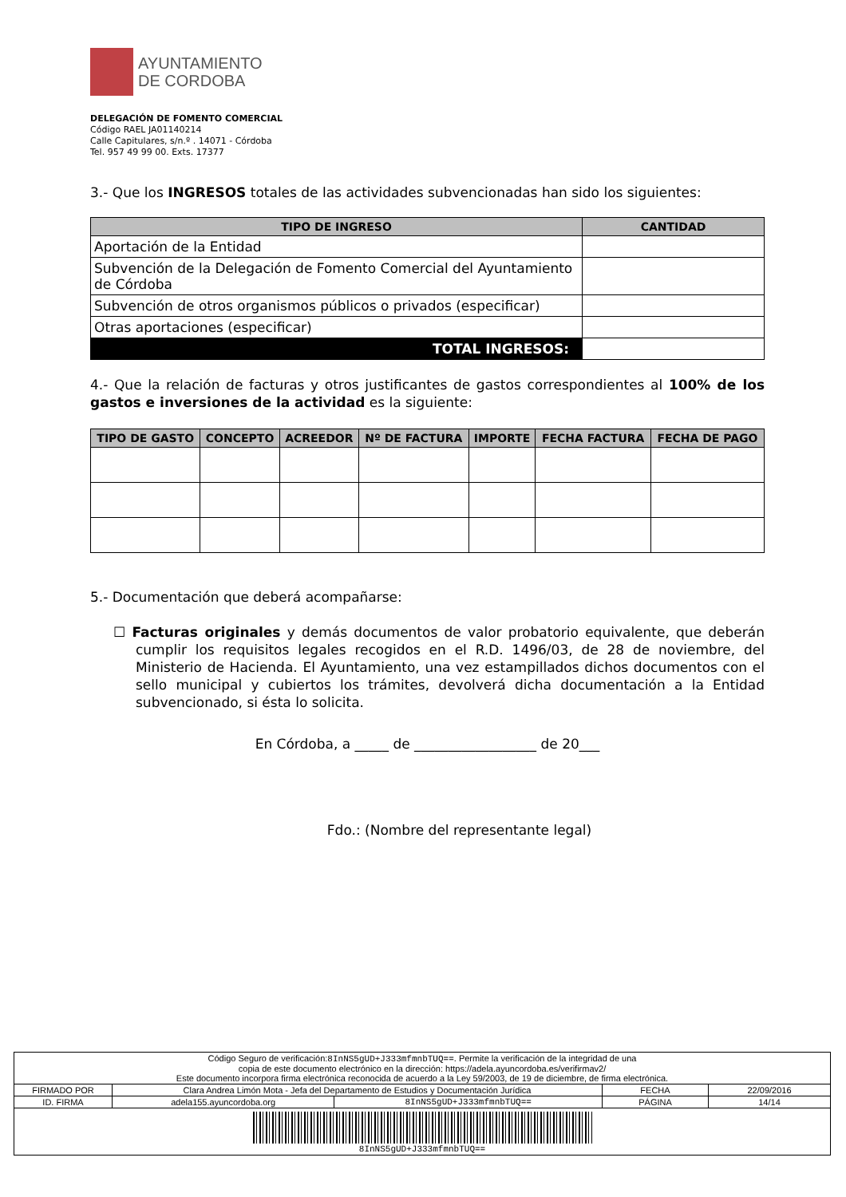AYUNTAMIENTO
DE CORDOBA
DELEGACIÓN DE FOMENTO COMERCIAL
Código RAEL JA01140214
Calle Capitulares, s/n.º . 14071 - Córdoba
Tel. 957 49 99 00. Exts. 17377
3.- Que los INGRESOS totales de las actividades subvencionadas han sido los siguientes:
| TIPO DE INGRESO | CANTIDAD |
| --- | --- |
| Aportación de la Entidad | |
| Subvención de la Delegación de Fomento Comercial del Ayuntamiento de Córdoba | |
| Subvención de otros organismos públicos o privados (especificar) | |
| Otras aportaciones (especificar) | |
| TOTAL INGRESOS: | |
4.- Que la relación de facturas y otros justificantes de gastos correspondientes al 100% de los gastos e inversiones de la actividad es la siguiente:
| TIPO DE GASTO | CONCEPTO | ACREEDOR | Nº DE FACTURA | IMPORTE | FECHA FACTURA | FECHA DE PAGO |
| --- | --- | --- | --- | --- | --- | --- |
5.- Documentación que deberá acompañarse:
☐ Facturas originales y demás documentos de valor probatorio equivalente, que deberán cumplir los requisitos legales recogidos en el R.D. 1496/03, de 28 de noviembre, del Ministerio de Hacienda. El Ayuntamiento, una vez estampillados dichos documentos con el sello municipal y cubiertos los trámites, devolverá dicha documentación a la Entidad subvencionado, si ésta lo solicita.
En Córdoba, a _____ de __________________ de 20___
Fdo.: (Nombre del representante legal)
| Código Seguro de verificación: 8InNS5gUD+J333mfmnbTUQ== . Permite la verificación de la integridad de una copia de este documento electrónico en la dirección: https://adela.ayuncordoba.es/verifirmav2/ Este documento incorpora firma electrónica reconocida de acuerdo a la Ley 59/2003, de 19 de diciembre, de firma electrónica. | | | | |
| FIRMADO POR | Clara Andrea Limón Mota - Jefa del Departamento de Estudios y Documentación Jurídica | | FECHA | 22/09/2016 |
| ID. FIRMA | adela155.ayuncordoba.org | 8InNS5gUD+J333mfmnbTUQ== | PÁGINA | 14/14 |
| 8InNS5gUD+J333mfmnbTUQ== | | | | |